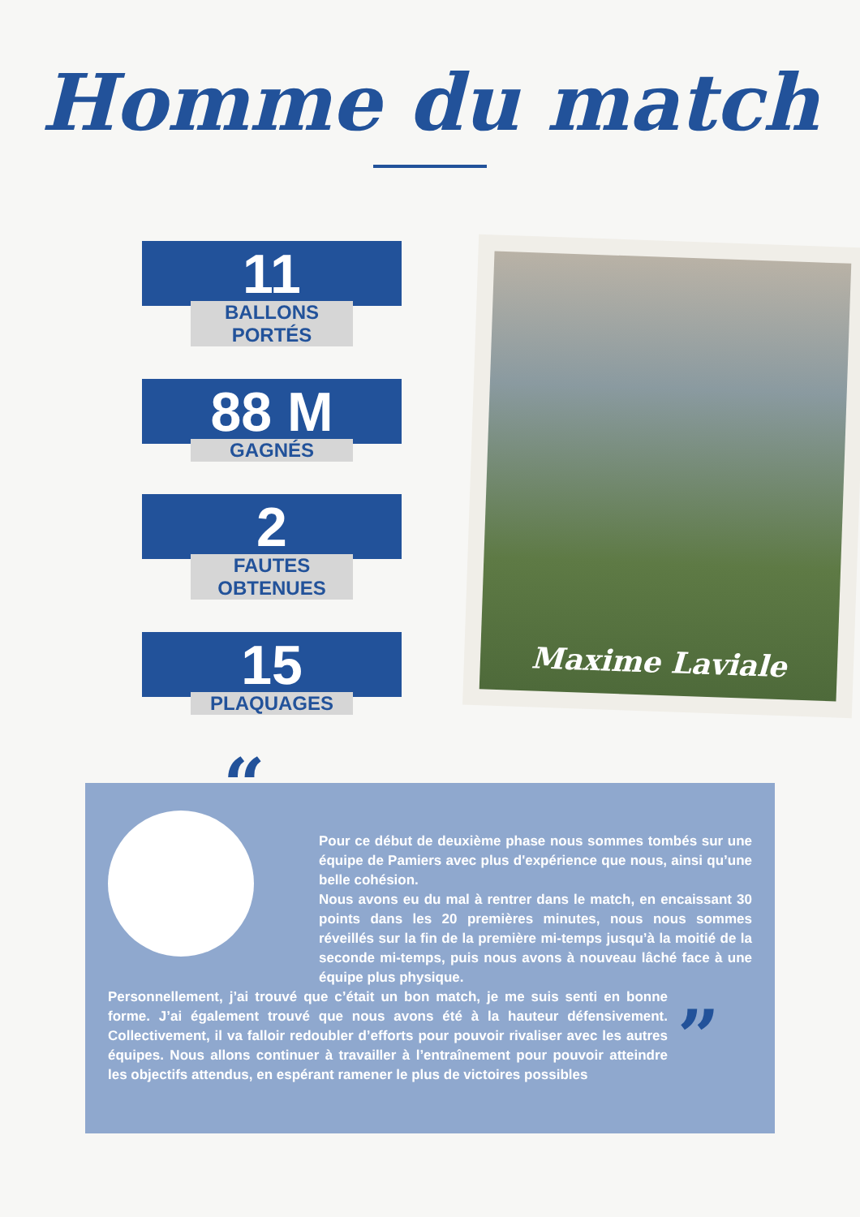Homme du match
11
BALLONS PORTÉS
88 M
GAGNÉS
2
FAUTES OBTENUES
15
PLAQUAGES
Maxime Laviale
“
Pour ce début de deuxième phase nous sommes tombés sur une équipe de Pamiers avec plus d'expérience que nous, ainsi qu’une belle cohésion.
Nous avons eu du mal à rentrer dans le match, en encaissant 30 points dans les 20 premières minutes, nous nous sommes réveillés sur la fin de la première mi-temps jusqu’à la moitié de la seconde mi-temps, puis nous avons à nouveau lâché face à une équipe plus physique.
Personnellement, j’ai trouvé que c’était un bon match, je me suis senti en bonne forme. J’ai également trouvé que nous avons été à la hauteur défensivement. Collectivement, il va falloir redoubler d’efforts pour pouvoir rivaliser avec les autres équipes. Nous allons continuer à travailler à l’entraînement pour pouvoir atteindre les objectifs attendus, en espérant ramener le plus de victoires possibles
”